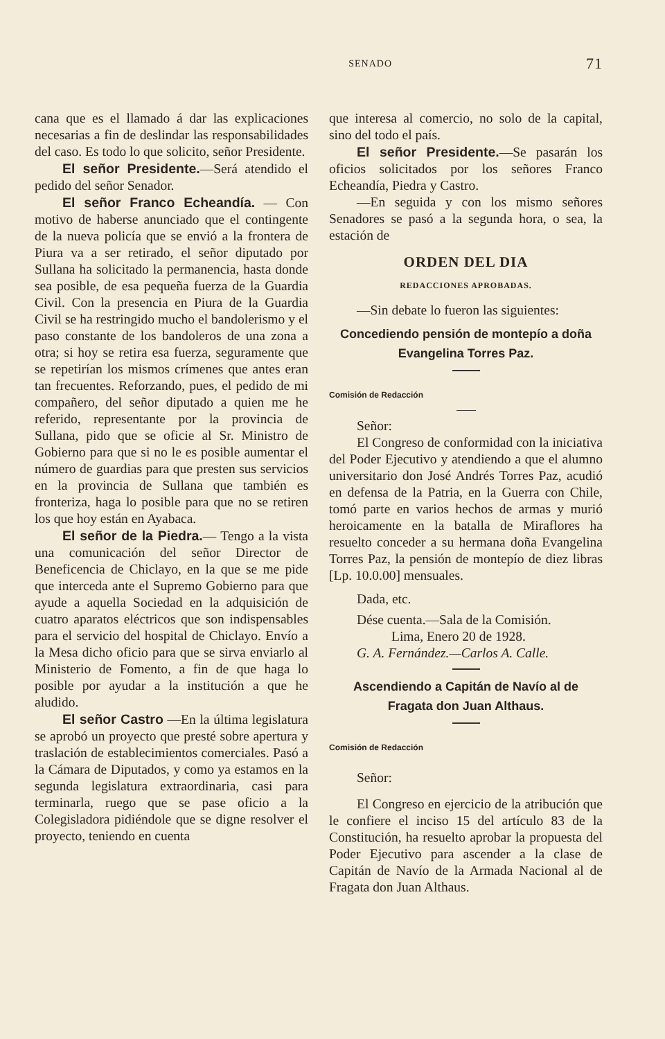SENADO 71
cana que es el llamado á dar las explicaciones necesarias a fin de deslindar las responsabilidades del caso. Es todo lo que solicito, señor Presidente.
El señor Presidente.—Será atendido el pedido del señor Senador.
El señor Franco Echeandía. — Con motivo de haberse anunciado que el contingente de la nueva policía que se envió a la frontera de Piura va a ser retirado, el señor diputado por Sullana ha solicitado la permanencia, hasta donde sea posible, de esa pequeña fuerza de la Guardia Civil. Con la presencia en Piura de la Guardia Civil se ha restringido mucho el bandolerismo y el paso constante de los bandoleros de una zona a otra; si hoy se retira esa fuerza, seguramente que se repetirían los mismos crímenes que antes eran tan frecuentes. Reforzando, pues, el pedido de mi compañero, del señor diputado a quien me he referido, representante por la provincia de Sullana, pido que se oficie al Sr. Ministro de Gobierno para que si no le es posible aumentar el número de guardias para que presten sus servicios en la provincia de Sullana que también es fronteriza, haga lo posible para que no se retiren los que hoy están en Ayabaca.
El señor de la Piedra.— Tengo a la vista una comunicación del señor Director de Beneficencia de Chiclayo, en la que se me pide que interceda ante el Supremo Gobierno para que ayude a aquella Sociedad en la adquisición de cuatro aparatos eléctricos que son indispensables para el servicio del hospital de Chiclayo. Envío a la Mesa dicho oficio para que se sirva enviarlo al Ministerio de Fomento, a fin de que haga lo posible por ayudar a la institución a que he aludido.
El señor Castro —En la última legislatura se aprobó un proyecto que presté sobre apertura y traslación de establecimientos comerciales. Pasó a la Cámara de Diputados, y como ya estamos en la segunda legislatura extraordinaria, casi para terminarla, ruego que se pase oficio a la Colegisladora pidiéndole que se digne resolver el proyecto, teniendo en cuenta
que interesa al comercio, no solo de la capital, sino del todo el país.
El señor Presidente.—Se pasarán los oficios solicitados por los señores Franco Echeandía, Piedra y Castro.
—En seguida y con los mismo señores Senadores se pasó a la segunda hora, o sea, la estación de
ORDEN DEL DIA
REDACCIONES APROBADAS.
—Sin debate lo fueron las siguientes:
Concediendo pensión de montepío a doña Evangelina Torres Paz.
Comisión de Redacción
Señor:
El Congreso de conformidad con la iniciativa del Poder Ejecutivo y atendiendo a que el alumno universitario don José Andrés Torres Paz, acudió en defensa de la Patria, en la Guerra con Chile, tomó parte en varios hechos de armas y murió heroicamente en la batalla de Miraflores ha resuelto conceder a su hermana doña Evangelina Torres Paz, la pensión de montepío de diez libras [Lp. 10.0.00] mensuales.
Dada, etc.
Dése cuenta.—Sala de la Comisión.
Lima, Enero 20 de 1928.
G. A. Fernández.—Carlos A. Calle.
Ascendiendo a Capitán de Navío al de Fragata don Juan Althaus.
Comisión de Redacción
Señor:
El Congreso en ejercicio de la atribución que le confiere el inciso 15 del artículo 83 de la Constitución, ha resuelto aprobar la propuesta del Poder Ejecutivo para ascender a la clase de Capitán de Navío de la Armada Nacional al de Fragata don Juan Althaus.